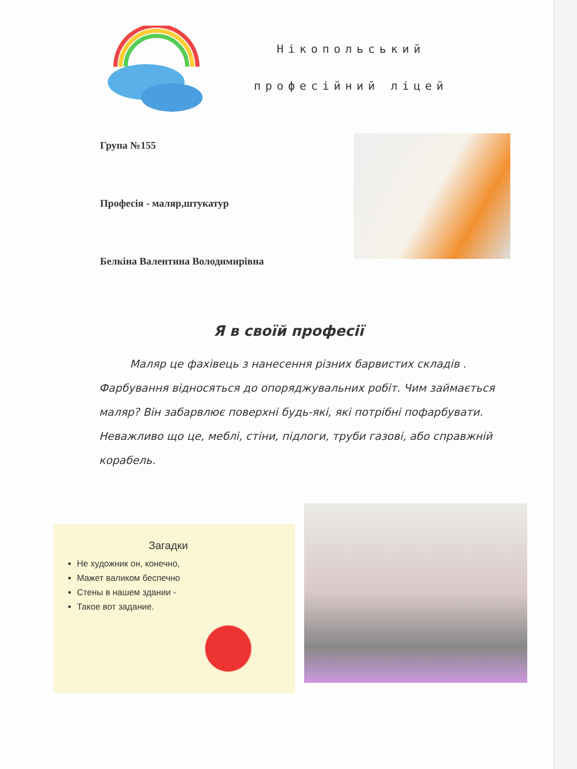Нікопольський
професійний ліцей
Група №155
Професія - маляр,штукатур
Белкіна Валентина Володимирівна
Я в своїй професії
Маляр це фахівець з нанесення різних барвистих складів . Фарбування відносяться до опоряджувальних робіт. Чим займається маляр? Він забарвлює поверхні будь-які, які потрібні пофарбувати. Неважливо що це, меблі, стіни, підлоги, труби газові, або справжній корабель.
Загадки
Не художник он, конечно,
Мажет валиком беспечно
Стены в нашем здании -
Такое вот задание.